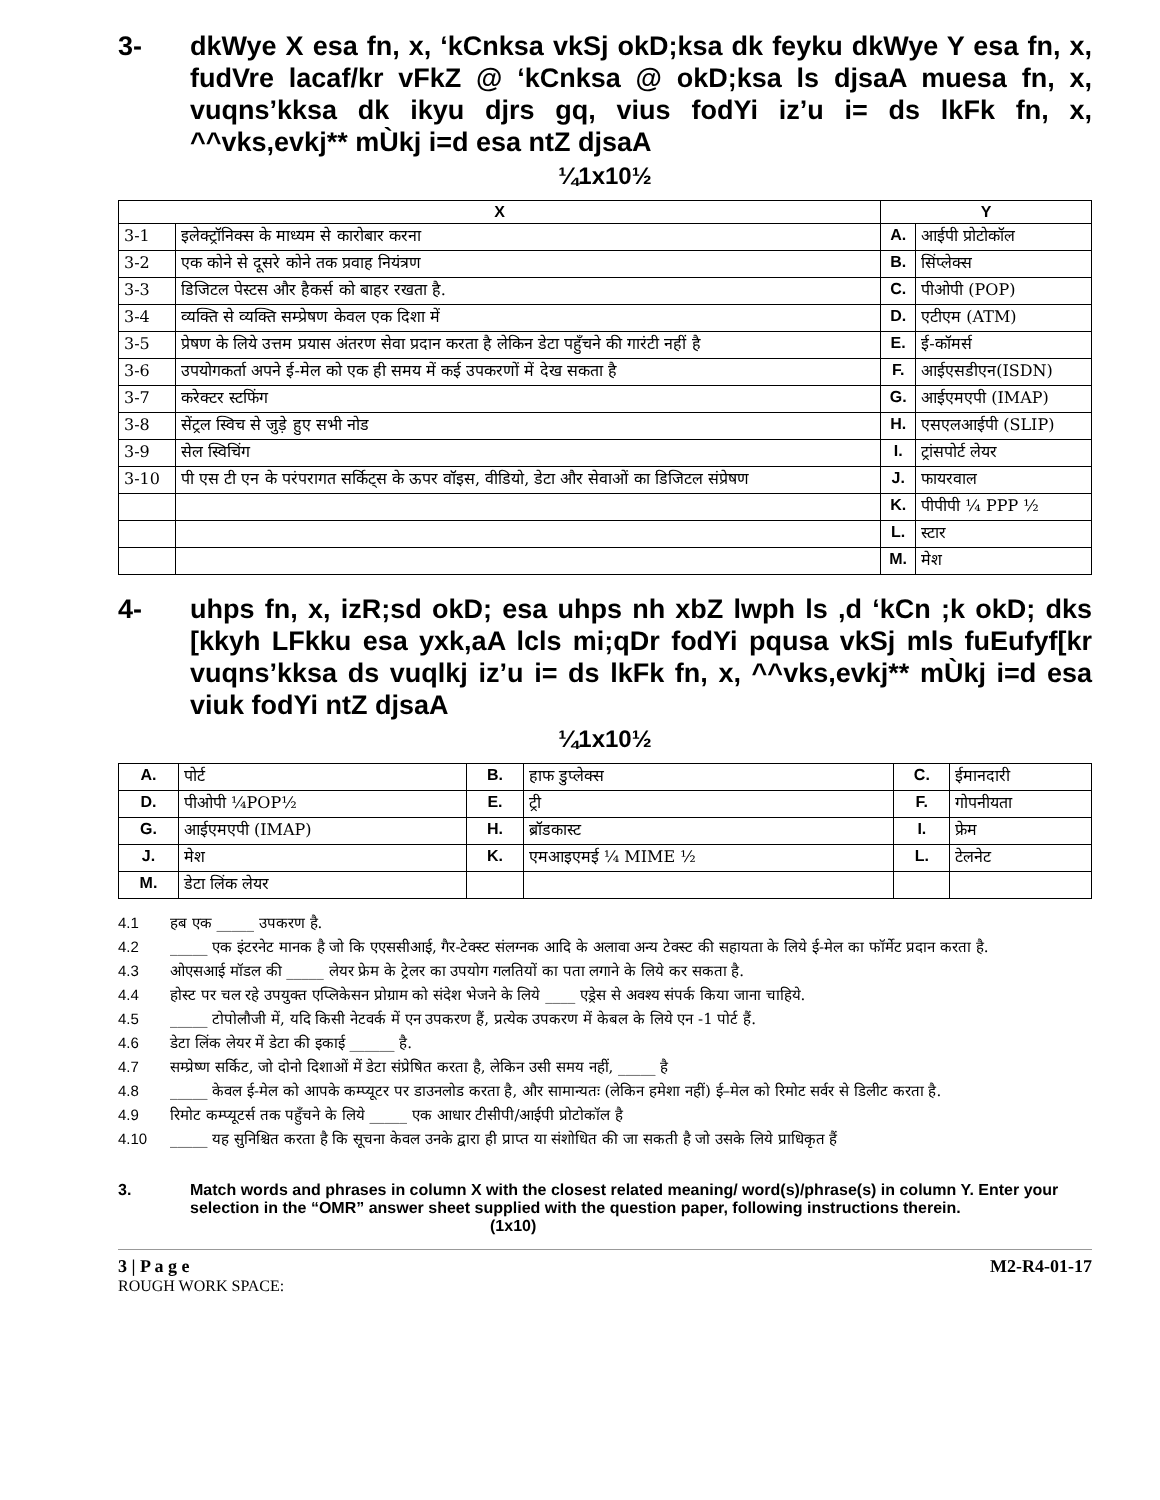3- dkWye X esa fn, x, ‘kCnksa vkSj okD;ksa dk feyku dkWye Y esa fn, x, fudVre lacaf/kr vFkZ @ ‘kCnksa @ okD;ksa ls djsaA muesa fn, x, vuqns’kksa dk ikyu djrs gq, vius fodYi iz’u i= ds lkFk fn, x, ^^vks,evkj** mÙkj i=d esa ntZ djsaA
¼1x10½
| X | | Y | |
| --- | --- | --- | --- |
| 3-1 | इलेक्ट्रॉनिक्स के माध्यम से कारोबार करना | A. | आईपी प्रोटोकॉल |
| 3-2 | एक कोने से दूसरे कोने तक प्रवाह नियंत्रण | B. | सिंप्लेक्स |
| 3-3 | डिजिटल पेस्टस और हैकर्स को बाहर रखता है. | C. | पीओपी (POP) |
| 3-4 | व्यक्ति से व्यक्ति सम्प्रेषण केवल एक दिशा में | D. | एटीएम (ATM) |
| 3-5 | प्रेषण के लिये उत्तम प्रयास अंतरण सेवा प्रदान करता है लेकिन डेटा पहुँचने की गारंटी नहीं है | E. | ई-कॉमर्स |
| 3-6 | उपयोगकर्ता अपने ई-मेल को एक ही समय में कई उपकरणों में देख सकता है | F. | आईएसडीएन(ISDN) |
| 3-7 | करेक्टर स्टफिंग | G. | आईएमएपी (IMAP) |
| 3-8 | सेंट्रल स्विच से जुड़े हुए सभी नोड | H. | एसएलआईपी (SLIP) |
| 3-9 | सेल स्विचिंग | I. | ट्रांसपोर्ट लेयर |
| 3-10 | पी एस टी एन के परंपरागत सर्किट्स के ऊपर वॉइस, वीडियो, डेटा और सेवाओं का डिजिटल संप्रेषण | J. | फायरवाल |
| | | K. | पीपीपी ¼ PPP ½ |
| | | L. | स्टार |
| | | M. | मेश |
4- uhps fn, x, izR;sd okD; esa uhps nh xbZ lwph ls ,d ‘kCn ;k okD; dks [kkyh LFkku esa yxk,aA lcls mi;qDr fodYi pqusa vkSj mls fuEufyf[kr vuqns’kksa ds vuqlkj iz’u i= ds lkFk fn, x, ^^vks,evkj** mÙkj i=d esa viuk fodYi ntZ djsaA
¼1x10½
| A. | पोर्ट | B. | हाफ डुप्लेक्स | C. | ईमानदारी |
| D. | पीओपी ¼POP½ | E. | ट्री | F. | गोपनीयता |
| G. | आईएमएपी (IMAP) | H. | ब्रॉडकास्ट | I. | फ्रेम |
| J. | मेश | K. | एमआइएमई ¼ MIME ½ | L. | टेलनेट |
| M. | डेटा लिंक लेयर | | | | |
4.1 हब एक _____ उपकरण है.
4.2 _____ एक इंटरनेट मानक है जो कि एएससीआई, गैर-टेक्स्ट संलग्नक आदि के अलावा अन्य टेक्स्ट की सहायता के लिये ई-मेल का फॉर्मेट प्रदान करता है.
4.3 ओएसआई मॉडल की _____ लेयर फ्रेम के ट्रेलर का उपयोग गलतियों का पता लगाने के लिये कर सकता है.
4.4 होस्ट पर चल रहे उपयुक्त एप्लिकेसन प्रोग्राम को संदेश भेजने के लिये ____ एड्रेस से अवश्य संपर्क किया जाना चाहिये.
4.5 _____ टोपोलौजी में, यदि किसी नेटवर्क में एन उपकरण हैं, प्रत्येक उपकरण में केबल के लिये एन -1 पोर्ट हैं.
4.6 डेटा लिंक लेयर में डेटा की इकाई ______ है.
4.7 सम्प्रेष्ण सर्किट, जो दोनो दिशाओं में डेटा संप्रेषित करता है, लेकिन उसी समय नहीं, _____ है
4.8 _____ केवल ई-मेल को आपके कम्प्यूटर पर डाउनलोड करता है, और सामान्यतः (लेकिन हमेशा नहीं) ई–मेल को रिमोट सर्वर से डिलीट करता है.
4.9 रिमोट कम्प्यूटर्स तक पहुँचने के लिये _____ एक आधार टीसीपी/आईपी प्रोटोकॉल है
4.10 _____ यह सुनिश्चित करता है कि सूचना केवल उनके द्वारा ही प्राप्त या संशोधित की जा सकती है जो उसके लिये प्राधिकृत हैं
3. Match words and phrases in column X with the closest related meaning/ word(s)/phrase(s) in column Y. Enter your selection in the “OMR” answer sheet supplied with the question paper, following instructions therein. (1x10)
3 | P a g e M2-R4-01-17
ROUGH WORK SPACE: